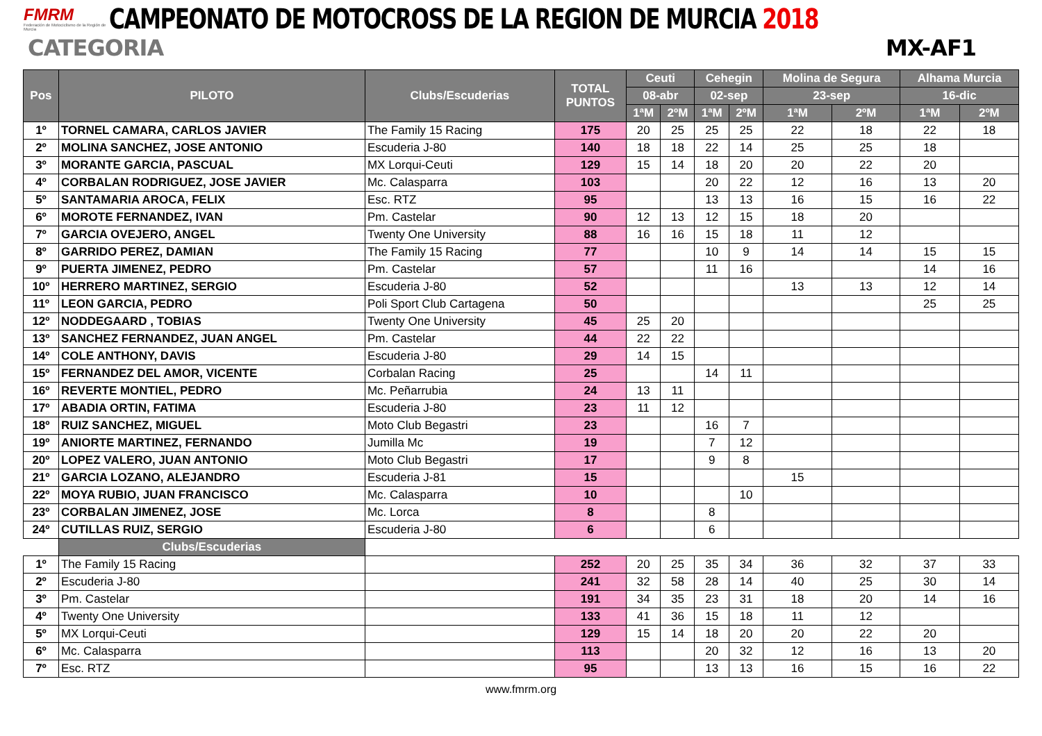FMRM
Federación de Motociclismo de la Región de Murcia
CAMPEONATO DE MOTOCROSS DE LA REGION DE MURCIA 2018
CATEGORIA MX-AF1
| Pos | PILOTO | Clubs/Escuderias | TOTAL PUNTOS | Ceuti | | Cehegin | | Molina de Segura | | Alhama Murcia | |
| --- | --- | --- | --- | --- | --- | --- | --- | --- | --- | --- | --- |
| | | | | 08-abr | | 02-sep | | 23-sep | | 16-dic | |
| | | | | 1ªM | 2ºM | 1ªM | 2ºM | 1ªM | 2ºM | 1ªM | 2ºM |
| 1º | TORNEL CAMARA, CARLOS JAVIER | The Family 15 Racing | 175 | 20 | 25 | 25 | 25 | 22 | 18 | 22 | 18 |
| 2º | MOLINA SANCHEZ, JOSE ANTONIO | Escuderia J-80 | 140 | 18 | 18 | 22 | 14 | 25 | 25 | 18 | |
| 3º | MORANTE GARCIA, PASCUAL | MX Lorqui-Ceuti | 129 | 15 | 14 | 18 | 20 | 20 | 22 | 20 | |
| 4º | CORBALAN RODRIGUEZ, JOSE JAVIER | Mc. Calasparra | 103 | | | 20 | 22 | 12 | 16 | 13 | 20 |
| 5º | SANTAMARIA AROCA, FELIX | Esc. RTZ | 95 | | | 13 | 13 | 16 | 15 | 16 | 22 |
| 6º | MOROTE FERNANDEZ, IVAN | Pm. Castelar | 90 | 12 | 13 | 12 | 15 | 18 | 20 | | |
| 7º | GARCIA OVEJERO, ANGEL | Twenty One University | 88 | 16 | 16 | 15 | 18 | 11 | 12 | | |
| 8º | GARRIDO PEREZ, DAMIAN | The Family 15 Racing | 77 | | | 10 | 9 | 14 | 14 | 15 | 15 |
| 9º | PUERTA JIMENEZ, PEDRO | Pm. Castelar | 57 | | | 11 | 16 | | | 14 | 16 |
| 10º | HERRERO MARTINEZ, SERGIO | Escuderia J-80 | 52 | | | | | 13 | 13 | 12 | 14 |
| 11º | LEON GARCIA, PEDRO | Poli Sport Club Cartagena | 50 | | | | | | | 25 | 25 |
| 12º | NODDEGAARD , TOBIAS | Twenty One University | 45 | 25 | 20 | | | | | | |
| 13º | SANCHEZ FERNANDEZ, JUAN ANGEL | Pm. Castelar | 44 | 22 | 22 | | | | | | |
| 14º | COLE ANTHONY, DAVIS | Escuderia J-80 | 29 | 14 | 15 | | | | | | |
| 15º | FERNANDEZ DEL AMOR, VICENTE | Corbalan Racing | 25 | | | 14 | 11 | | | | |
| 16º | REVERTE MONTIEL, PEDRO | Mc. Peñarrubia | 24 | 13 | 11 | | | | | | |
| 17º | ABADIA ORTIN, FATIMA | Escuderia J-80 | 23 | 11 | 12 | | | | | | |
| 18º | RUIZ SANCHEZ, MIGUEL | Moto Club Begastri | 23 | | | 16 | 7 | | | | |
| 19º | ANIORTE MARTINEZ, FERNANDO | Jumilla Mc | 19 | | | 7 | 12 | | | | |
| 20º | LOPEZ VALERO, JUAN ANTONIO | Moto Club Begastri | 17 | | | 9 | 8 | | | | |
| 21º | GARCIA LOZANO, ALEJANDRO | Escuderia J-81 | 15 | | | | | 15 | | | |
| 22º | MOYA RUBIO, JUAN FRANCISCO | Mc. Calasparra | 10 | | | | 10 | | | | |
| 23º | CORBALAN JIMENEZ, JOSE | Mc. Lorca | 8 | | | 8 | | | | | |
| 24º | CUTILLAS RUIZ, SERGIO | Escuderia J-80 | 6 | | | 6 | | | | | |
| | Clubs/Escuderias | | | | | | | | | | |
| 1º | The Family 15 Racing | | 252 | 20 | 25 | 35 | 34 | 36 | 32 | 37 | 33 |
| 2º | Escuderia J-80 | | 241 | 32 | 58 | 28 | 14 | 40 | 25 | 30 | 14 |
| 3º | Pm. Castelar | | 191 | 34 | 35 | 23 | 31 | 18 | 20 | 14 | 16 |
| 4º | Twenty One University | | 133 | 41 | 36 | 15 | 18 | 11 | 12 | | |
| 5º | MX Lorqui-Ceuti | | 129 | 15 | 14 | 18 | 20 | 20 | 22 | 20 | |
| 6º | Mc. Calasparra | | 113 | | | 20 | 32 | 12 | 16 | 13 | 20 |
| 7º | Esc. RTZ | | 95 | | | 13 | 13 | 16 | 15 | 16 | 22 |
www.fmrm.org